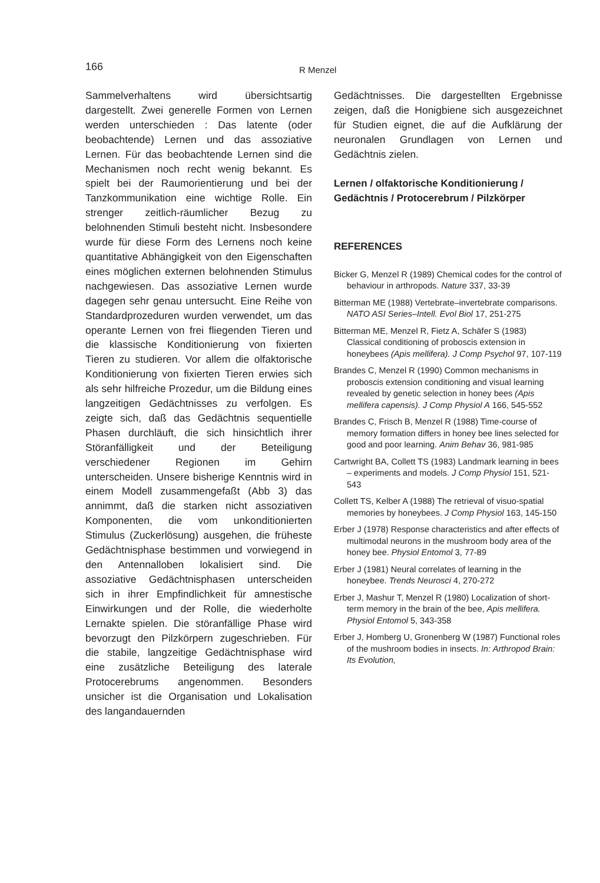166 R Menzel
Sammelverhaltens wird übersichtsartig dargestellt. Zwei generelle Formen von Lernen werden unterschieden : Das latente (oder beobachtende) Lernen und das assoziative Lernen. Für das beobachtende Lernen sind die Mechanismen noch recht wenig bekannt. Es spielt bei der Raumorientierung und bei der Tanzkommunikation eine wichtige Rolle. Ein strenger zeitlich-räumlicher Bezug zu belohnenden Stimuli besteht nicht. Insbesondere wurde für diese Form des Lernens noch keine quantitative Abhängigkeit von den Eigenschaften eines möglichen externen belohnenden Stimulus nachgewiesen. Das assoziative Lernen wurde dagegen sehr genau untersucht. Eine Reihe von Standardprozeduren wurden verwendet, um das operante Lernen von frei fliegenden Tieren und die klassische Konditionierung von fixierten Tieren zu studieren. Vor allem die olfaktorische Konditionierung von fixierten Tieren erwies sich als sehr hilfreiche Prozedur, um die Bildung eines langzeitigen Gedächtnisses zu verfolgen. Es zeigte sich, daß das Gedächtnis sequentielle Phasen durchläuft, die sich hinsichtlich ihrer Störanfälligkeit und der Beteiligung verschiedener Regionen im Gehirn unterscheiden. Unsere bisherige Kenntnis wird in einem Modell zusammengefaßt (Abb 3) das annimmt, daß die starken nicht assoziativen Komponenten, die vom unkonditionierten Stimulus (Zuckerlösung) ausgehen, die früheste Gedächtnisphase bestimmen und vorwiegend in den Antennalloben lokalisiert sind. Die assoziative Gedächtnisphasen unterscheiden sich in ihrer Empfindlichkeit für amnestische Einwirkungen und der Rolle, die wiederholte Lernakte spielen. Die störanfällige Phase wird bevorzugt den Pilzkörpern zugeschrieben. Für die stabile, langzeitige Gedächtnisphase wird eine zusätzliche Beteiligung des laterale Protocerebrums angenommen. Besonders unsicher ist die Organisation und Lokalisation des langandauernden
Gedächtnisses. Die dargestellten Ergebnisse zeigen, daß die Honigbiene sich ausgezeichnet für Studien eignet, die auf die Aufklärung der neuronalen Grundlagen von Lernen und Gedächtnis zielen.
Lernen / olfaktorische Konditionierung / Gedächtnis / Protocerebrum / Pilzkörper
REFERENCES
Bicker G, Menzel R (1989) Chemical codes for the control of behaviour in arthropods. Nature 337, 33-39
Bitterman ME (1988) Vertebrate–invertebrate comparisons. NATO ASI Series–Intell. Evol Biol 17, 251-275
Bitterman ME, Menzel R, Fietz A, Schäfer S (1983) Classical conditioning of proboscis extension in honeybees (Apis mellifera). J Comp Psychol 97, 107-119
Brandes C, Menzel R (1990) Common mechanisms in proboscis extension conditioning and visual learning revealed by genetic selection in honey bees (Apis mellifera capensis). J Comp Physiol A 166, 545-552
Brandes C, Frisch B, Menzel R (1988) Time-course of memory formation differs in honey bee lines selected for good and poor learning. Anim Behav 36, 981-985
Cartwright BA, Collett TS (1983) Landmark learning in bees – experiments and models. J Comp Physiol 151, 521-543
Collett TS, Kelber A (1988) The retrieval of visuo-spatial memories by honeybees. J Comp Physiol 163, 145-150
Erber J (1978) Response characteristics and after effects of multimodal neurons in the mushroom body area of the honey bee. Physiol Entomol 3, 77-89
Erber J (1981) Neural correlates of learning in the honeybee. Trends Neurosci 4, 270-272
Erber J, Mashur T, Menzel R (1980) Localization of short-term memory in the brain of the bee, Apis mellifera. Physiol Entomol 5, 343-358
Erber J, Homberg U, Gronenberg W (1987) Functional roles of the mushroom bodies in insects. In: Arthropod Brain: Its Evolution,